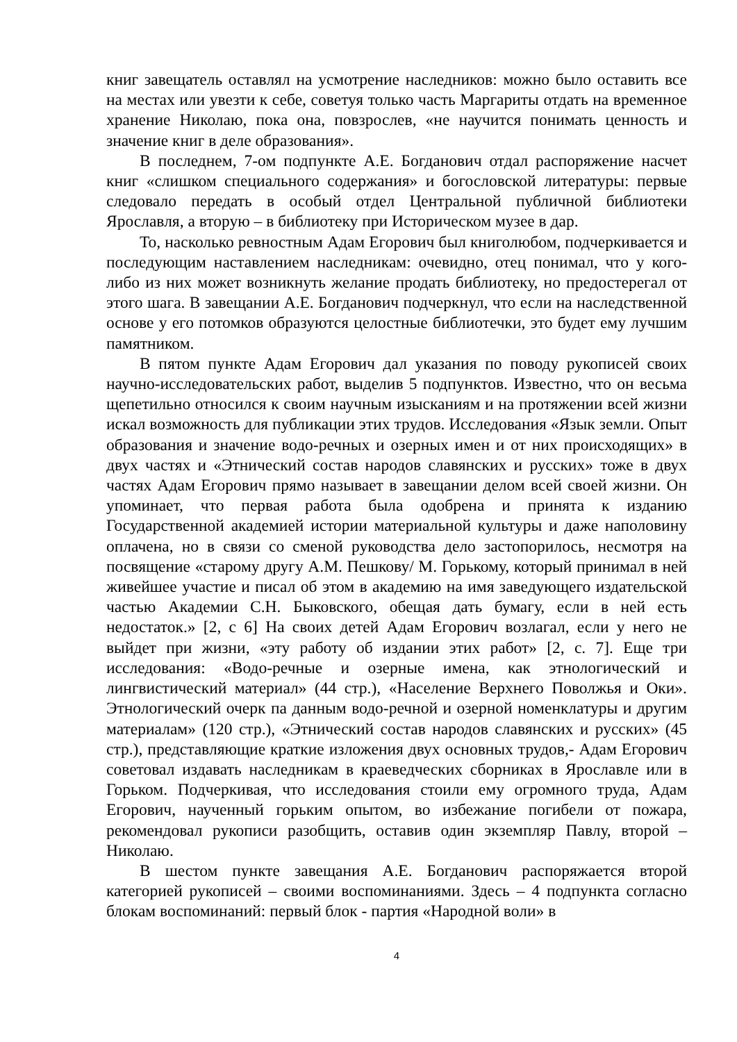книг завещатель оставлял на усмотрение наследников: можно было оставить все на местах или увезти к себе, советуя только часть Маргариты отдать на временное хранение Николаю, пока она, повзрослев, «не научится понимать ценность и значение книг в деле образования».
В последнем, 7-ом подпункте А.Е. Богданович отдал распоряжение насчет книг «слишком специального содержания» и богословской литературы: первые следовало передать в особый отдел Центральной публичной библиотеки Ярославля, а вторую – в библиотеку при Историческом музее в дар.
То, насколько ревностным Адам Егорович был книголюбом, подчеркивается и последующим наставлением наследникам: очевидно, отец понимал, что у кого-либо из них может возникнуть желание продать библиотеку, но предостерегал от этого шага. В завещании А.Е. Богданович подчеркнул, что если на наследственной основе у его потомков образуются целостные библиотечки, это будет ему лучшим памятником.
В пятом пункте Адам Егорович дал указания по поводу рукописей своих научно-исследовательских работ, выделив 5 подпунктов. Известно, что он весьма щепетильно относился к своим научным изысканиям и на протяжении всей жизни искал возможность для публикации этих трудов. Исследования «Язык земли. Опыт образования и значение водо-речных и озерных имен и от них происходящих» в двух частях и «Этнический состав народов славянских и русских» тоже в двух частях Адам Егорович прямо называет в завещании делом всей своей жизни. Он упоминает, что первая работа была одобрена и принята к изданию Государственной академией истории материальной культуры и даже наполовину оплачена, но в связи со сменой руководства дело застопорилось, несмотря на посвящение «старому другу А.М. Пешкову/ М. Горькому, который принимал в ней живейшее участие и писал об этом в академию на имя заведующего издательской частью Академии С.Н. Быковского, обещая дать бумагу, если в ней есть недостаток.» [2, с 6] На своих детей Адам Егорович возлагал, если у него не выйдет при жизни, «эту работу об издании этих работ» [2, с. 7]. Еще три исследования: «Водо-речные и озерные имена, как этнологический и лингвистический материал» (44 стр.), «Население Верхнего Поволжья и Оки». Этнологический очерк па данным водо-речной и озерной номенклатуры и другим материалам» (120 стр.), «Этнический состав народов славянских и русских» (45 стр.), представляющие краткие изложения двух основных трудов,- Адам Егорович советовал издавать наследникам в краеведческих сборниках в Ярославле или в Горьком. Подчеркивая, что исследования стоили ему огромного труда, Адам Егорович, наученный горьким опытом, во избежание погибели от пожара, рекомендовал рукописи разобщить, оставив один экземпляр Павлу, второй – Николаю.
В шестом пункте завещания А.Е. Богданович распоряжается второй категорией рукописей – своими воспоминаниями. Здесь – 4 подпункта согласно блокам воспоминаний: первый блок - партия «Народной воли» в
4